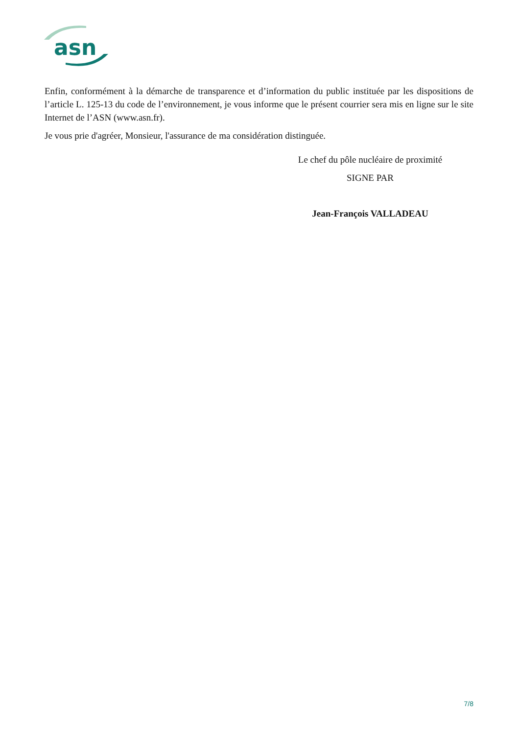asn
Enfin, conformément à la démarche de transparence et d’information du public instituée par les dispositions de l’article L. 125-13 du code de l’environnement, je vous informe que le présent courrier sera mis en ligne sur le site Internet de l’ASN (www.asn.fr).
Je vous prie d'agréer, Monsieur, l'assurance de ma considération distinguée.
Le chef du pôle nucléaire de proximité
SIGNE PAR
Jean-François VALLADEAU
7/8